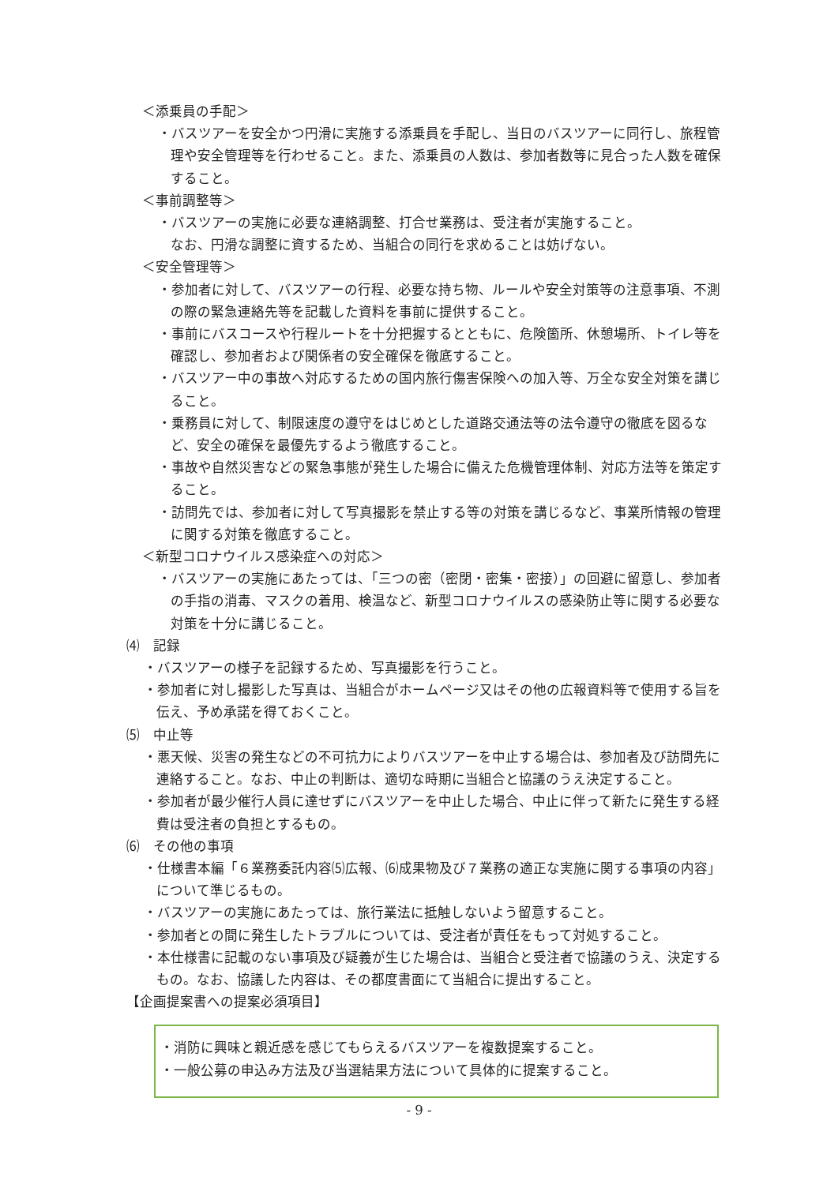＜添乗員の手配＞
・バスツアーを安全かつ円滑に実施する添乗員を手配し、当日のバスツアーに同行し、旅程管理や安全管理等を行わせること。また、添乗員の人数は、参加者数等に見合った人数を確保すること。
＜事前調整等＞
・バスツアーの実施に必要な連絡調整、打合せ業務は、受注者が実施すること。
なお、円滑な調整に資するため、当組合の同行を求めることは妨げない。
＜安全管理等＞
・参加者に対して、バスツアーの行程、必要な持ち物、ルールや安全対策等の注意事項、不測の際の緊急連絡先等を記載した資料を事前に提供すること。
・事前にバスコースや行程ルートを十分把握するとともに、危険箇所、休憩場所、トイレ等を確認し、参加者および関係者の安全確保を徹底すること。
・バスツアー中の事故へ対応するための国内旅行傷害保険への加入等、万全な安全対策を講じること。
・乗務員に対して、制限速度の遵守をはじめとした道路交通法等の法令遵守の徹底を図るなど、安全の確保を最優先するよう徹底すること。
・事故や自然災害などの緊急事態が発生した場合に備えた危機管理体制、対応方法等を策定すること。
・訪問先では、参加者に対して写真撮影を禁止する等の対策を講じるなど、事業所情報の管理に関する対策を徹底すること。
＜新型コロナウイルス感染症への対応＞
・バスツアーの実施にあたっては、「三つの密（密閉・密集・密接）」の回避に留意し、参加者の手指の消毒、マスクの着用、検温など、新型コロナウイルスの感染防止等に関する必要な対策を十分に講じること。
⑷　記録
・バスツアーの様子を記録するため、写真撮影を行うこと。
・参加者に対し撮影した写真は、当組合がホームページ又はその他の広報資料等で使用する旨を伝え、予め承諾を得ておくこと。
⑸　中止等
・悪天候、災害の発生などの不可抗力によりバスツアーを中止する場合は、参加者及び訪問先に連絡すること。なお、中止の判断は、適切な時期に当組合と協議のうえ決定すること。
・参加者が最少催行人員に達せずにバスツアーを中止した場合、中止に伴って新たに発生する経費は受注者の負担とするもの。
⑹　その他の事項
・仕様書本編「６業務委託内容⑸広報、⑹成果物及び７業務の適正な実施に関する事項の内容」について準じるもの。
・バスツアーの実施にあたっては、旅行業法に抵触しないよう留意すること。
・参加者との間に発生したトラブルについては、受注者が責任をもって対処すること。
・本仕様書に記載のない事項及び疑義が生じた場合は、当組合と受注者で協議のうえ、決定するもの。なお、協議した内容は、その都度書面にて当組合に提出すること。
【企画提案書への提案必須項目】
・消防に興味と親近感を感じてもらえるバスツアーを複数提案すること。
・一般公募の申込み方法及び当選結果方法について具体的に提案すること。
- 9 -